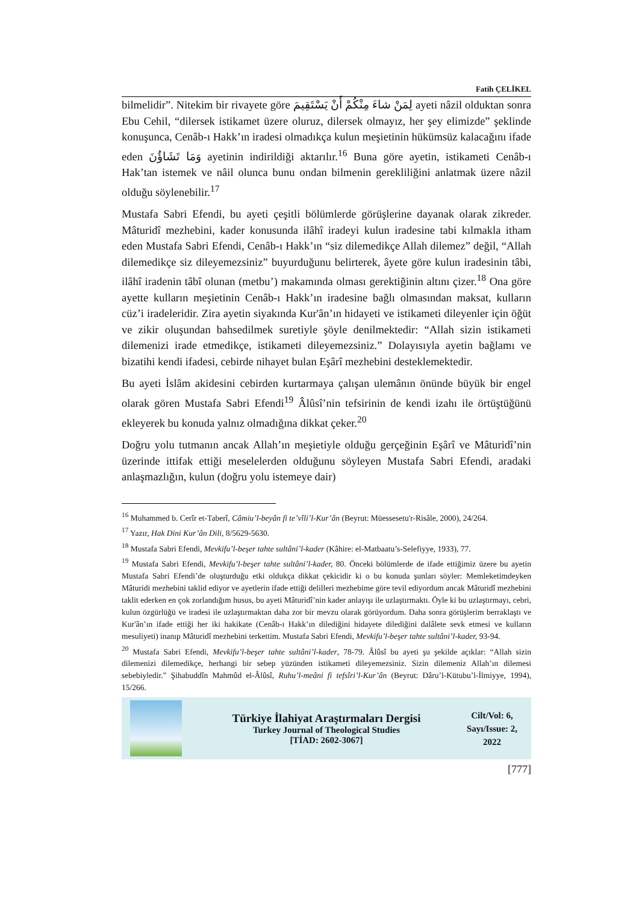Fatih ÇELİKEL
bilmelidir”. Nitekim bir rivayete göre لِمَنْ شاءَ مِنْكُمْ أَنْ يَسْتَقِيمَ ayeti nâzil olduktan sonra Ebu Cehil, “dilersek istikamet üzere oluruz, dilersek olmayız, her şey elimizde” şeklinde konuşunca, Cenâb-ı Hakk’ın iradesi olmadıkça kulun meşietinin hükümsüz kalacağını ifade eden وَمَا تَشَاؤُنَ ayetinin indirildiği aktarılır.<sup>16</sup> Buna göre ayetin, istikameti Cenâb-ı Hak’tan istemek ve nâil olunca bunu ondan bilmenin gerekliliğini anlatmak üzere nâzil olduğu söylenebilir.<sup>17</sup>
Mustafa Sabri Efendi, bu ayeti çeşitli bölümlerde görüşlerine dayanak olarak zikreder. Mâturidî mezhebini, kader konusunda ilâhî iradeyi kulun iradesine tabi kılmakla itham eden Mustafa Sabri Efendi, Cenâb-ı Hakk’ın “siz dilemedikçe Allah dilemez” değil, “Allah dilemedikçe siz dileyemezsiniz” buyurduğunu belirterek, âyete göre kulun iradesinin tâbi, ilâhî iradenin tâbî olunan (metbu’) makamında olması gerektiğinin altını çizer.<sup>18</sup> Ona göre ayette kulların meşietinin Cenâb-ı Hakk’ın iradesine bağlı olmasından maksat, kulların cüz’i iradeleridir. Zira ayetin siyakında Kur'ân’ın hidayeti ve istikameti dileyenler için öğüt ve zikir oluşundan bahsedilmek suretiyle şöyle denilmektedir: “Allah sizin istikameti dilemenizi irade etmedikçe, istikameti dileyemezsiniz.” Dolayısıyla ayetin bağlamı ve bizatihi kendi ifadesi, cebirde nihayet bulan Eşârî mezhebini desteklemektedir.
Bu ayeti İslâm akidesini cebirden kurtarmaya çalışan ulemânın önünde büyük bir engel olarak gören Mustafa Sabri Efendi<sup>19</sup> Âlûsî’nin tefsirinin de kendi izahı ile örtüştüğünü ekleyerek bu konuda yalnız olmadığına dikkat çeker.<sup>20</sup>
Doğru yolu tutmanın ancak Allah’ın meşietiyle olduğu gerçeğinin Eşârî ve Mâturidî’nin üzerinde ittifak ettiği meselelerden olduğunu söyleyen Mustafa Sabri Efendi, aradaki anlaşmazlığın, kulun (doğru yolu istemeye dair)
<sup>16</sup> Muhammed b. Cerîr et-Taberî, Câmiu’l-beyân fi te’vîli’l-Kur’ân (Beyrut: Müessesetu'r-Risâle, 2000), 24/264.
<sup>17</sup> Yazır, Hak Dini Kur’ân Dili, 8/5629-5630.
<sup>18</sup> Mustafa Sabri Efendi, Mevkifu’l-beşer tahte sultâni’l-kader (Kâhire: el-Matbaatu’s-Selefiyye, 1933), 77.
<sup>19</sup> Mustafa Sabri Efendi, Mevkifu’l-beşer tahte sultâni’l-kader, 80. Önceki bölümlerde de ifade ettiğimiz üzere bu ayetin Mustafa Sabri Efendi’de oluşturduğu etki oldukça dikkat çekicidir ki o bu konuda şunları söyler: Memleketimdeyken Mâturidi mezhebini taklid ediyor ve ayetlerin ifade ettiği delilleri mezhebime göre tevil ediyordum ancak Mâturidî mezhebini taklit ederken en çok zorlandığım husus, bu ayeti Mâturidî’nin kader anlayışı ile uzlaştırmaktı. Öyle ki bu uzlaştırmayı, cebri, kulun özgürlüğü ve iradesi ile uzlaştırmaktan daha zor bir mevzu olarak görüyordum. Daha sonra görüşlerim berraklaştı ve Kur'ân’ın ifade ettiği her iki hakikate (Cenâb-ı Hakk’ın dilediğini hidayete dilediğini dalâlete sevk etmesi ve kulların mesuliyeti) inanıp Mâturidî mezhebini terkettim. Mustafa Sabri Efendi, Mevkifu’l-beşer tahte sultâni’l-kader, 93-94.
<sup>20</sup> Mustafa Sabri Efendi, Mevkifu’l-beşer tahte sultâni’l-kader, 78-79. Âlûsî bu ayeti şu şekilde açıklar: “Allah sizin dilemenizi dilemedikçe, herhangi bir sebep yüzünden istikameti dileyemezsiniz. Sizin dilemeniz Allah’ın dilemesi sebebiyledir.” Şihabuddîn Mahmûd el-Âlûsî, Ruhu’l-meâni fi tefsîri’l-Kur’ân (Beyrut: Dâru’l-Kütubu’l-İlmiyye, 1994), 15/266.
Türkiye İlahiyat Araştırmaları Dergisi
Turkey Journal of Theological Studies
[TİAD: 2602-3067]
Cilt/Vol: 6,
Sayı/Issue: 2,
2022
[777]